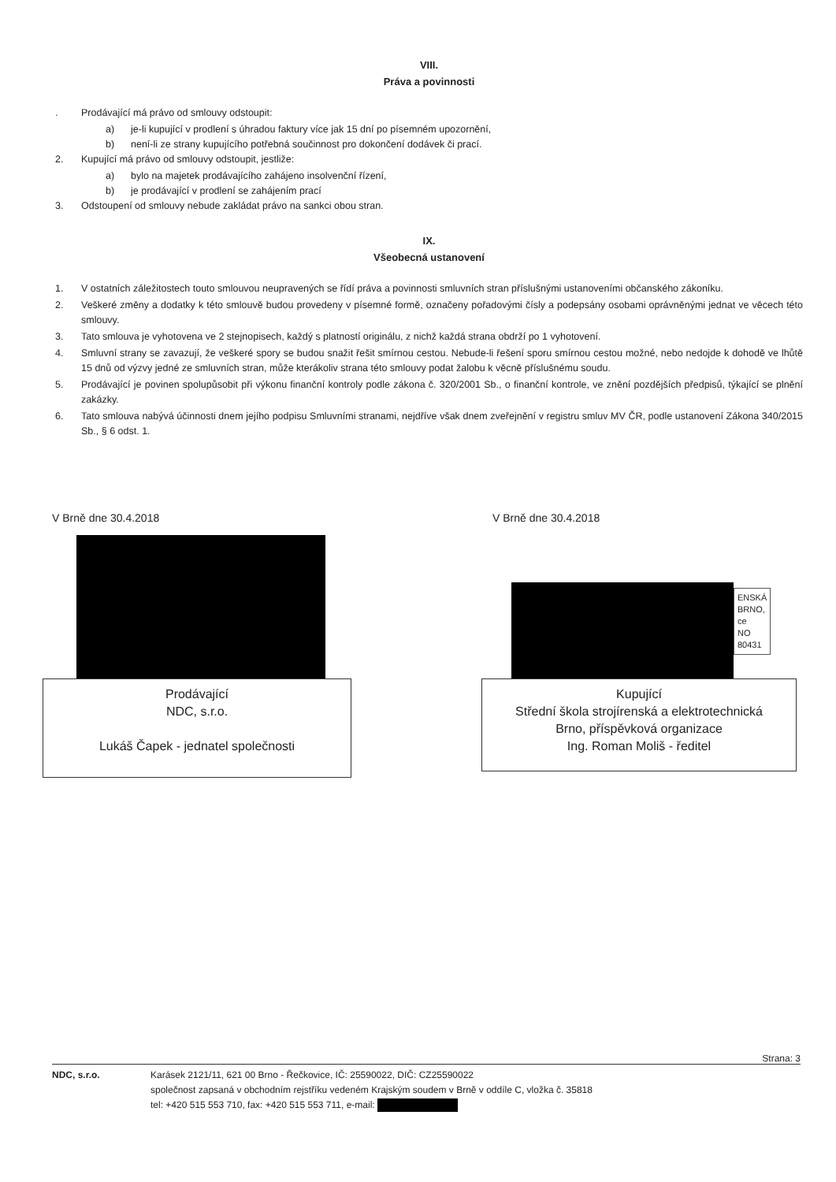VIII.
Práva a povinnosti
. Prodávající má právo od smlouvy odstoupit:
a) je-li kupující v prodlení s úhradou faktury více jak 15 dní po písemném upozornění,
b) není-li ze strany kupujícího potřebná součinnost pro dokončení dodávek či prací.
2. Kupující má právo od smlouvy odstoupit, jestliže:
a) bylo na majetek prodávajícího zahájeno insolvenční řízení,
b) je prodávající v prodlení se zahájením prací
3. Odstoupení od smlouvy nebude zakládat právo na sankci obou stran.
IX.
Všeobecná ustanovení
1. V ostatních záležitostech touto smlouvou neupravených se řídí práva a povinnosti smluvních stran příslušnými ustanoveními občanského zákoníku.
2. Veškeré změny a dodatky k této smlouvě budou provedeny v písemné formě, označeny pořadovými čísly a podepsány osobami oprávněnými jednat ve věcech této smlouvy.
3. Tato smlouva je vyhotovena ve 2 stejnopisech, každý s platností originálu, z nichž každá strana obdrží po 1 vyhotovení.
4. Smluvní strany se zavazují, že veškeré spory se budou snažit řešit smírnou cestou. Nebude-li řešení sporu smírnou cestou možné, nebo nedojde k dohodě ve lhůtě 15 dnů od výzvy jedné ze smluvních stran, může kterákoliv strana této smlouvy podat žalobu k věcně příslušnému soudu.
5. Prodávající je povinen spolupůsobit při výkonu finanční kontroly podle zákona č. 320/2001 Sb., o finanční kontrole, ve znění pozdějších předpisů, týkající se plnění zakázky.
6. Tato smlouva nabývá účinnosti dnem jejího podpisu Smluvními stranami, nejdříve však dnem zveřejnění v registru smluv MV ČR, podle ustanovení Zákona 340/2015 Sb., § 6 odst. 1.
V Brně dne 30.4.2018
Prodávající
NDC, s.r.o.
Lukáš Čapek - jednatel společnosti
V Brně dne 30.4.2018
ENSKÁ
BRNO,
ce
NO
80431
Kupující
Střední škola strojírenská a elektrotechnická
Brno, příspěvková organizace
Ing. Roman Moliš - ředitel
Strana: 3
NDC, s.r.o. Karásek 2121/11, 621 00 Brno - Řečkovice, IČ: 25590022, DIČ: CZ25590022
společnost zapsaná v obchodním rejstříku vedeném Krajským soudem v Brně v oddíle C, vložka č. 35818
tel: +420 515 553 710, fax: +420 515 553 711, e-mail: